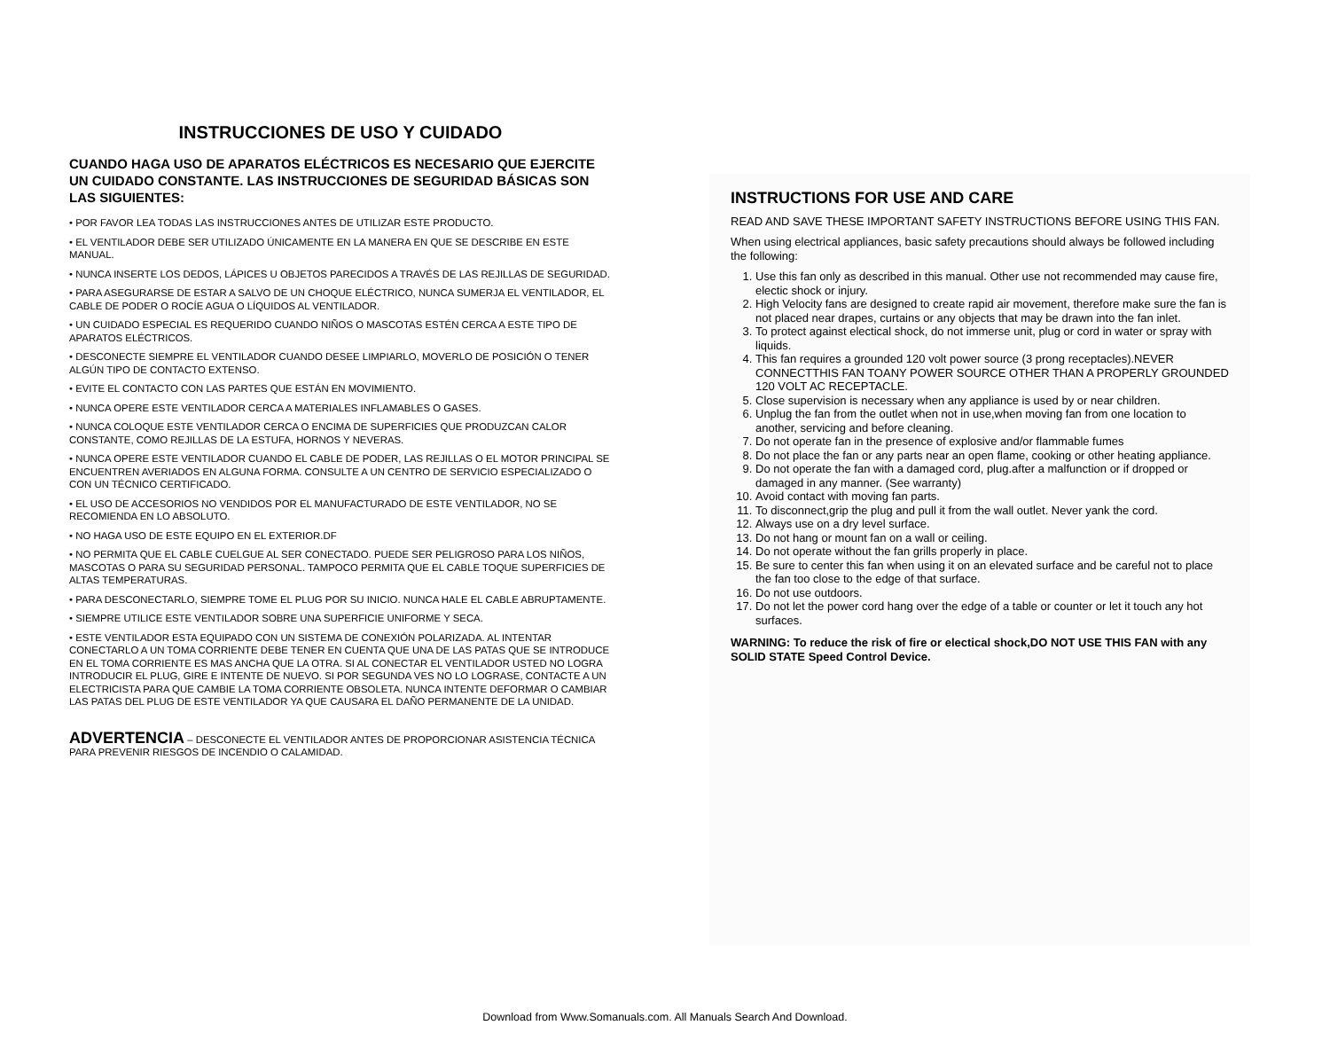INSTRUCCIONES DE USO Y CUIDADO
CUANDO HAGA USO DE APARATOS ELÉCTRICOS ES NECESARIO QUE EJERCITE UN CUIDADO CONSTANTE. LAS INSTRUCCIONES DE SEGURIDAD BÁSICAS SON LAS SIGUIENTES:
• POR FAVOR LEA TODAS LAS INSTRUCCIONES ANTES DE UTILIZAR ESTE PRODUCTO.
• EL VENTILADOR DEBE SER UTILIZADO ÚNICAMENTE EN LA MANERA EN QUE SE DESCRIBE EN ESTE MANUAL.
• NUNCA INSERTE LOS DEDOS, LÁPICES U OBJETOS PARECIDOS A TRAVÉS DE LAS REJILLAS DE SEGURIDAD.
• PARA ASEGURARSE DE ESTAR A SALVO DE UN CHOQUE ELÉCTRICO, NUNCA SUMERJA EL VENTILADOR, EL CABLE DE PODER O ROCÍE AGUA O LÍQUIDOS AL VENTILADOR.
• UN CUIDADO ESPECIAL ES REQUERIDO CUANDO NIÑOS O MASCOTAS ESTÉN CERCA A ESTE TIPO DE APARATOS ELÉCTRICOS.
• DESCONECTE SIEMPRE EL VENTILADOR CUANDO DESEE LIMPIARLO, MOVERLO DE POSICIÓN O TENER ALGÚN TIPO DE CONTACTO EXTENSO.
• EVITE EL CONTACTO CON LAS PARTES QUE ESTÁN EN MOVIMIENTO.
• NUNCA OPERE ESTE VENTILADOR CERCA A MATERIALES INFLAMABLES O GASES.
• NUNCA COLOQUE ESTE VENTILADOR CERCA O ENCIMA DE SUPERFICIES QUE PRODUZCAN CALOR CONSTANTE, COMO REJILLAS DE LA ESTUFA, HORNOS Y NEVERAS.
• NUNCA OPERE ESTE VENTILADOR CUANDO EL CABLE DE PODER, LAS REJILLAS O EL MOTOR PRINCIPAL SE ENCUENTREN AVERIADOS EN ALGUNA FORMA. CONSULTE A UN CENTRO DE SERVICIO ESPECIALIZADO O CON UN TÉCNICO CERTIFICADO.
• EL USO DE ACCESORIOS NO VENDIDOS POR EL MANUFACTURADO DE ESTE VENTILADOR, NO SE RECOMIENDA EN LO ABSOLUTO.
• NO HAGA USO DE ESTE EQUIPO EN EL EXTERIOR.DF
• NO PERMITA QUE EL CABLE CUELGUE AL SER CONECTADO. PUEDE SER PELIGROSO PARA LOS NIÑOS, MASCOTAS O PARA SU SEGURIDAD PERSONAL. TAMPOCO PERMITA QUE EL CABLE TOQUE SUPERFICIES DE ALTAS TEMPERATURAS.
• PARA DESCONECTARLO, SIEMPRE TOME EL PLUG POR SU INICIO. NUNCA HALE EL CABLE ABRUPTAMENTE.
• SIEMPRE UTILICE ESTE VENTILADOR SOBRE UNA SUPERFICIE UNIFORME Y SECA.
• ESTE VENTILADOR ESTA EQUIPADO CON UN SISTEMA DE CONEXIÓN POLARIZADA. AL INTENTAR CONECTARLO A UN TOMA CORRIENTE DEBE TENER EN CUENTA QUE UNA DE LAS PATAS QUE SE INTRODUCE EN EL TOMA CORRIENTE ES MAS ANCHA QUE LA OTRA. SI AL CONECTAR EL VENTILADOR USTED NO LOGRA INTRODUCIR EL PLUG, GIRE E INTENTE DE NUEVO. SI POR SEGUNDA VES NO LO LOGRASE, CONTACTE A UN ELECTRICISTA PARA QUE CAMBIE LA TOMA CORRIENTE OBSOLETA. NUNCA INTENTE DEFORMAR O CAMBIAR LAS PATAS DEL PLUG DE ESTE VENTILADOR YA QUE CAUSARA EL DAÑO PERMANENTE DE LA UNIDAD.
ADVERTENCIA – DESCONECTE EL VENTILADOR ANTES DE PROPORCIONAR ASISTENCIA TÉCNICA PARA PREVENIR RIESGOS DE INCENDIO O CALAMIDAD.
INSTRUCTIONS FOR USE AND CARE
READ AND SAVE THESE IMPORTANT SAFETY INSTRUCTIONS BEFORE USING THIS FAN.
When using electrical appliances, basic safety precautions should always be followed including the following:
1. Use this fan only as described in this manual. Other use not recommended may cause fire, electic shock or injury.
2. High Velocity fans are designed to create rapid air movement, therefore make sure the fan is not placed near drapes, curtains or any objects that may be drawn into the fan inlet.
3. To protect against electical shock, do not immerse unit, plug or cord in water or spray with liquids.
4. This fan requires a grounded 120 volt power source (3 prong receptacles).NEVER CONNECTTHIS FAN TOANY POWER SOURCE OTHER THAN A PROPERLY GROUNDED 120 VOLT AC RECEPTACLE.
5. Close supervision is necessary when any appliance is used by or near children.
6. Unplug the fan from the outlet when not in use,when moving fan from one location to another, servicing and before cleaning.
7. Do not operate fan in the presence of explosive and/or flammable fumes
8. Do not place the fan or any parts near an open flame, cooking or other heating appliance.
9. Do not operate the fan with a damaged cord, plug.after a malfunction or if dropped or damaged in any manner. (See warranty)
10. Avoid contact with moving fan parts.
11. To disconnect,grip the plug and pull it from the wall outlet. Never yank the cord.
12. Always use on a dry level surface.
13. Do not hang or mount fan on a wall or ceiling.
14. Do not operate without the fan grills properly in place.
15. Be sure to center this fan when using it on an elevated surface and be careful not to place the fan too close to the edge of that surface.
16. Do not use outdoors.
17. Do not let the power cord hang over the edge of a table or counter or let it touch any hot surfaces.
WARNING: To reduce the risk of fire or electical shock,DO NOT USE THIS FAN with any SOLID STATE Speed Control Device.
Download from Www.Somanuals.com. All Manuals Search And Download.